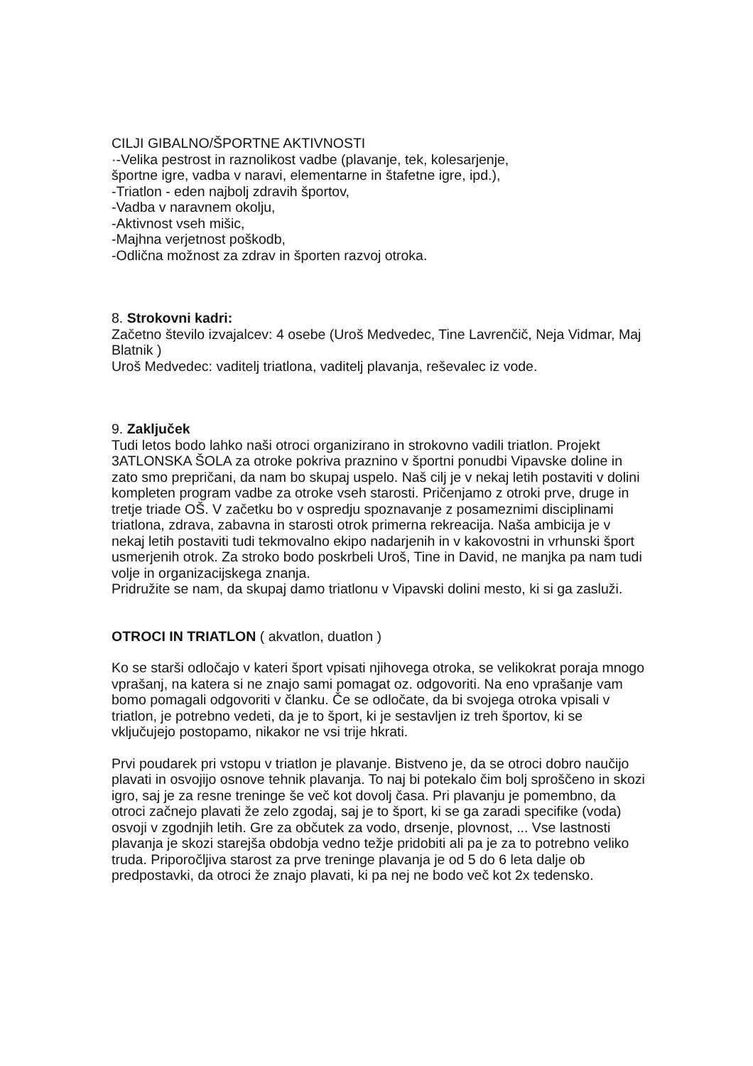CILJI GIBALNO/ŠPORTNE AKTIVNOSTI
·-Velika pestrost in raznolikost vadbe (plavanje, tek, kolesarjenje,
športne igre, vadba v naravi, elementarne in štafetne igre, ipd.),
-Triatlon - eden najbolj zdravih športov,
-Vadba v naravnem okolju,
-Aktivnost vseh mišic,
-Majhna verjetnost poškodb,
-Odlična možnost za zdrav in športen razvoj otroka.
8. Strokovni kadri:
Začetno število izvajalcev: 4 osebe (Uroš Medvedec, Tine Lavrenčič, Neja Vidmar, Maj Blatnik )
Uroš Medvedec: vaditelj triatlona, vaditelj plavanja, reševalec iz vode.
9. Zaključek
Tudi letos bodo lahko naši otroci organizirano in strokovno vadili triatlon. Projekt 3ATLONSKA ŠOLA za otroke pokriva praznino v športni ponudbi Vipavske doline in zato smo prepričani, da nam bo skupaj uspelo. Naš cilj je v nekaj letih postaviti v dolini kompleten program vadbe za otroke vseh starosti. Pričenjamo z otroki prve, druge in tretje triade OŠ. V začetku bo v ospredju spoznavanje z posameznimi disciplinami triatlona, zdrava, zabavna in starosti otrok primerna rekreacija. Naša ambicija je v nekaj letih postaviti tudi tekmovalno ekipo nadarjenih in v kakovostni in vrhunski šport usmerjenih otrok. Za stroko bodo poskrbeli Uroš, Tine in David, ne manjka pa nam tudi volje in organizacijskega znanja.
Pridružite se nam, da skupaj damo triatlonu v Vipavski dolini mesto, ki si ga zasluži.
OTROCI IN TRIATLON ( akvatlon, duatlon )
Ko se starši odločajo v kateri šport vpisati njihovega otroka, se velikokrat poraja mnogo vprašanj, na katera si ne znajo sami pomagat oz. odgovoriti. Na eno vprašanje vam bomo pomagali odgovoriti v članku. Če se odločate, da bi svojega otroka vpisali v triatlon, je potrebno vedeti, da je to šport, ki je sestavljen iz treh športov, ki se vključujejo postopamo, nikakor ne vsi trije hkrati.
Prvi poudarek pri vstopu v triatlon je plavanje. Bistveno je, da se otroci dobro naučijo plavati in osvojijo osnove tehnik plavanja. To naj bi potekalo čim bolj sproščeno in skozi igro, saj je za resne treninge še več kot dovolj časa. Pri plavanju je pomembno, da otroci začnejo plavati že zelo zgodaj, saj je to šport, ki se ga zaradi specifike (voda) osvoji v zgodnjih letih. Gre za občutek za vodo, drsenje, plovnost, ... Vse lastnosti plavanja je skozi starejša obdobja vedno težje pridobiti ali pa je za to potrebno veliko truda. Priporočljiva starost za prve treninge plavanja je od 5 do 6 leta dalje ob predpostavki, da otroci že znajo plavati, ki pa nej ne bodo več kot 2x tedensko.